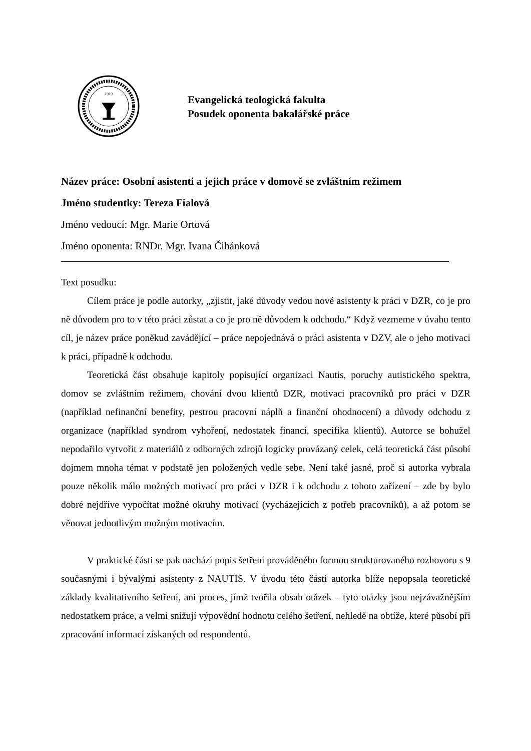1919
Evangelická teologická fakulta
Posudek oponenta bakalářské práce
Název práce: Osobní asistenti a jejich práce v domově se zvláštním režimem
Jméno studentky: Tereza Fialová
Jméno vedoucí: Mgr. Marie Ortová
Jméno oponenta: RNDr. Mgr. Ivana Čihánková
Text posudku:
Cílem práce je podle autorky, „zjistit, jaké důvody vedou nové asistenty k práci v DZR, co je pro ně důvodem pro to v této práci zůstat a co je pro ně důvodem k odchodu.“ Když vezmeme v úvahu tento cíl, je název práce poněkud zavádějící – práce nepojednává o práci asistenta v DZV, ale o jeho motivaci k práci, případně k odchodu.
Teoretická část obsahuje kapitoly popisující organizaci Nautis, poruchy autistického spektra, domov se zvláštním režimem, chování dvou klientů DZR, motivaci pracovníků pro práci v DZR (například nefinanční benefity, pestrou pracovní náplň a finanční ohodnocení) a důvody odchodu z organizace (například syndrom vyhoření, nedostatek financí, specifika klientů). Autorce se bohužel nepodařilo vytvořit z materiálů z odborných zdrojů logicky provázaný celek, celá teoretická část působí dojmem mnoha témat v podstatě jen položených vedle sebe. Není také jasné, proč si autorka vybrala pouze několik málo možných motivací pro práci v DZR i k odchodu z tohoto zařízení – zde by bylo dobré nejdříve vypočítat možné okruhy motivací (vycházejících z potřeb pracovníků), a až potom se věnovat jednotlivým možným motivacím.
V praktické části se pak nachází popis šetření prováděného formou strukturovaného rozhovoru s 9 současnými i bývalými asistenty z NAUTIS. V úvodu této části autorka blíže nepopsala teoretické základy kvalitativního šetření, ani proces, jímž tvořila obsah otázek – tyto otázky jsou nejzávažnějším nedostatkem práce, a velmi snižují výpovědní hodnotu celého šetření, nehledě na obtíže, které působí při zpracování informací získaných od respondentů.